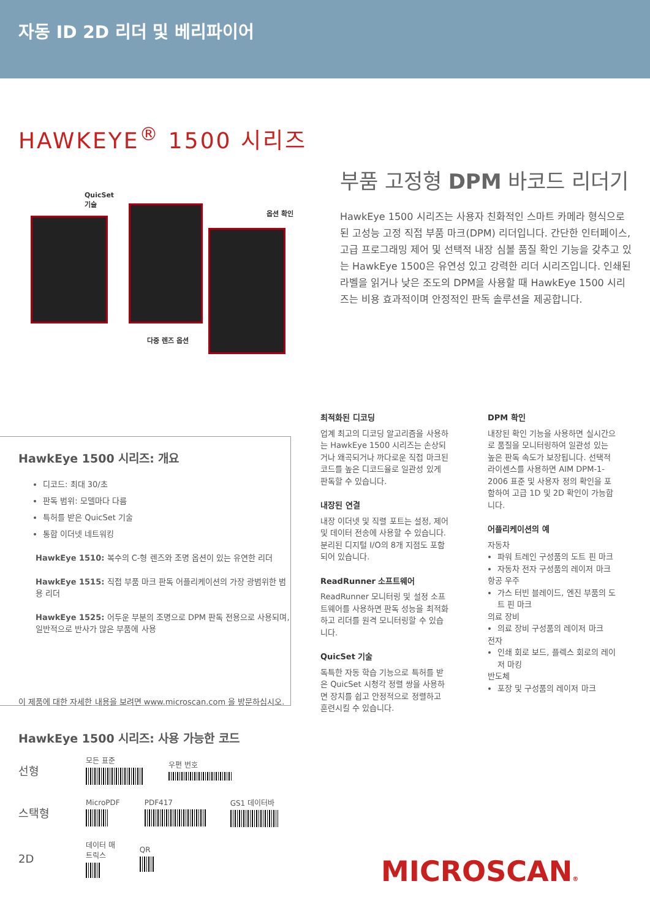자동 ID 2D 리더 및 베리파이어
HAWKEYE<sup>®</sup> 1500 시리즈
QuicSet
기술
옵션 확인
다중 렌즈 옵션
부품 고정형 DPM 바코드 리더기
HawkEye 1500 시리즈는 사용자 친화적인 스마트 카메라 형식으로 된 고성능 고정 직접 부품 마크(DPM) 리더입니다. 간단한 인터페이스, 고급 프로그래밍 제어 및 선택적 내장 심볼 품질 확인 기능을 갖추고 있는 HawkEye 1500은 유연성 있고 강력한 리더 시리즈입니다. 인쇄된 라벨을 읽거나 낮은 조도의 DPM을 사용할 때 HawkEye 1500 시리즈는 비용 효과적이며 안정적인 판독 솔루션을 제공합니다.
HawkEye 1500 시리즈: 개요
디코드: 최대 30/초
판독 범위: 모델마다 다름
특허를 받은 QuicSet 기술
통합 이더넷 네트워킹
HawkEye 1510: 복수의 C-형 렌즈와 조명 옵션이 있는 유연한 리더
HawkEye 1515: 직접 부품 마크 판독 어플리케이션의 가장 광범위한 범용 리더
HawkEye 1525: 어두운 부분의 조명으로 DPM 판독 전용으로 사용되며, 일반적으로 반사가 많은 부품에 사용
이 제품에 대한 자세한 내용을 보려면 www.microscan.com 을 방문하십시오.
최적화된 디코딩
업계 최고의 디코딩 알고리즘을 사용하는 HawkEye 1500 시리즈는 손상되거나 왜곡되거나 까다로운 직접 마크된 코드를 높은 디코드율로 일관성 있게 판독할 수 있습니다.
내장된 연결
내장 이더넷 및 직렬 포트는 설정, 제어 및 데이터 전송에 사용할 수 있습니다. 분리된 디지털 I/O의 8개 지점도 포함되어 있습니다.
ReadRunner 소프트웨어
ReadRunner 모니터링 및 설정 소프트웨어를 사용하면 판독 성능을 최적화하고 리더를 원격 모니터링할 수 있습니다.
QuicSet 기술
독특한 자동 학습 기능으로 특허를 받은 QuicSet 시청각 정렬 쌍을 사용하면 장치를 쉽고 안정적으로 정렬하고 훈련시킬 수 있습니다.
DPM 확인
내장된 확인 기능을 사용하면 실시간으로 품질을 모니터링하여 일관성 있는 높은 판독 속도가 보장됩니다. 선택적 라이센스를 사용하면 AIM DPM-1-2006 표준 및 사용자 정의 확인을 포함하여 고급 1D 및 2D 확인이 가능합니다.
어플리케이션의 예
자동차
파워 트레인 구성품의 도트 핀 마크
자동차 전자 구성품의 레이저 마크
항공 우주
가스 터빈 블레이드, 엔진 부품의 도트 핀 마크
의료 장비
의료 장비 구성품의 레이저 마크
전자
인쇄 회로 보드, 플렉스 회로의 레이저 마킹
반도체
포장 및 구성품의 레이저 마크
HawkEye 1500 시리즈: 사용 가능한 코드
선형
모든 표준 우편 번호
스택형
MicroPDF PDF417 GS1 데이터바
2D
데이터 매
트릭스
QR
MICROSCAN®